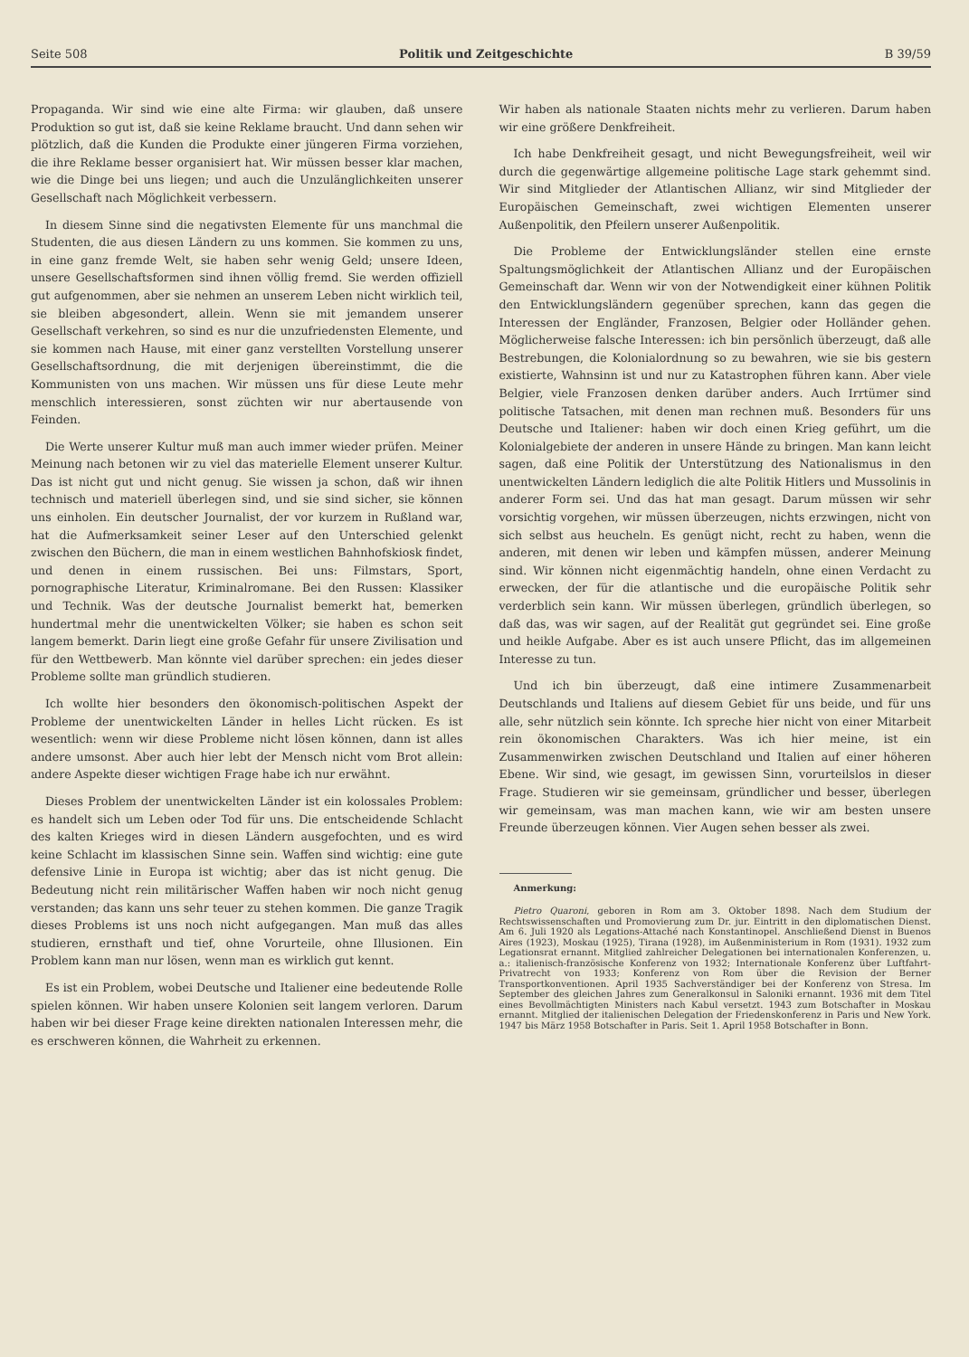Seite 508 Politik und Zeitgeschichte B 39/59
Propaganda. Wir sind wie eine alte Firma: wir glauben, daß unsere Produktion so gut ist, daß sie keine Reklame braucht. Und dann sehen wir plötzlich, daß die Kunden die Produkte einer jüngeren Firma vorziehen, die ihre Reklame besser organisiert hat. Wir müssen besser klar machen, wie die Dinge bei uns liegen; und auch die Unzulänglichkeiten unserer Gesellschaft nach Möglichkeit verbessern.
In diesem Sinne sind die negativsten Elemente für uns manchmal die Studenten, die aus diesen Ländern zu uns kommen. Sie kommen zu uns, in eine ganz fremde Welt, sie haben sehr wenig Geld; unsere Ideen, unsere Gesellschaftsformen sind ihnen völlig fremd. Sie werden offiziell gut aufgenommen, aber sie nehmen an unserem Leben nicht wirklich teil, sie bleiben abgesondert, allein. Wenn sie mit jemandem unserer Gesellschaft verkehren, so sind es nur die unzufriedensten Elemente, und sie kommen nach Hause, mit einer ganz verstellten Vorstellung unserer Gesellschaftsordnung, die mit derjenigen übereinstimmt, die die Kommunisten von uns machen. Wir müssen uns für diese Leute mehr menschlich interessieren, sonst züchten wir nur abertausende von Feinden.
Die Werte unserer Kultur muß man auch immer wieder prüfen. Meiner Meinung nach betonen wir zu viel das materielle Element unserer Kultur. Das ist nicht gut und nicht genug. Sie wissen ja schon, daß wir ihnen technisch und materiell überlegen sind, und sie sind sicher, sie können uns einholen. Ein deutscher Journalist, der vor kurzem in Rußland war, hat die Aufmerksamkeit seiner Leser auf den Unterschied gelenkt zwischen den Büchern, die man in einem westlichen Bahnhofskiosk findet, und denen in einem russischen. Bei uns: Filmstars, Sport, pornographische Literatur, Kriminalromane. Bei den Russen: Klassiker und Technik. Was der deutsche Journalist bemerkt hat, bemerken hundertmal mehr die unentwickelten Völker; sie haben es schon seit langem bemerkt. Darin liegt eine große Gefahr für unsere Zivilisation und für den Wettbewerb. Man könnte viel darüber sprechen: ein jedes dieser Probleme sollte man gründlich studieren.
Ich wollte hier besonders den ökonomisch-politischen Aspekt der Probleme der unentwickelten Länder in helles Licht rücken. Es ist wesentlich: wenn wir diese Probleme nicht lösen können, dann ist alles andere umsonst. Aber auch hier lebt der Mensch nicht vom Brot allein: andere Aspekte dieser wichtigen Frage habe ich nur erwähnt.
Dieses Problem der unentwickelten Länder ist ein kolossales Problem: es handelt sich um Leben oder Tod für uns. Die entscheidende Schlacht des kalten Krieges wird in diesen Ländern ausgefochten, und es wird keine Schlacht im klassischen Sinne sein. Waffen sind wichtig: eine gute defensive Linie in Europa ist wichtig; aber das ist nicht genug. Die Bedeutung nicht rein militärischer Waffen haben wir noch nicht genug verstanden; das kann uns sehr teuer zu stehen kommen. Die ganze Tragik dieses Problems ist uns noch nicht aufgegangen. Man muß das alles studieren, ernsthaft und tief, ohne Vorurteile, ohne Illusionen. Ein Problem kann man nur lösen, wenn man es wirklich gut kennt.
Es ist ein Problem, wobei Deutsche und Italiener eine bedeutende Rolle spielen können. Wir haben unsere Kolonien seit langem verloren. Darum haben wir bei dieser Frage keine direkten nationalen Interessen mehr, die es erschweren können, die Wahrheit zu erkennen.
Wir haben als nationale Staaten nichts mehr zu verlieren. Darum haben wir eine größere Denkfreiheit.
Ich habe Denkfreiheit gesagt, und nicht Bewegungsfreiheit, weil wir durch die gegenwärtige allgemeine politische Lage stark gehemmt sind. Wir sind Mitglieder der Atlantischen Allianz, wir sind Mitglieder der Europäischen Gemeinschaft, zwei wichtigen Elementen unserer Außenpolitik, den Pfeilern unserer Außenpolitik.
Die Probleme der Entwicklungsländer stellen eine ernste Spaltungsmöglichkeit der Atlantischen Allianz und der Europäischen Gemeinschaft dar. Wenn wir von der Notwendigkeit einer kühnen Politik den Entwicklungsländern gegenüber sprechen, kann das gegen die Interessen der Engländer, Franzosen, Belgier oder Holländer gehen. Möglicherweise falsche Interessen: ich bin persönlich überzeugt, daß alle Bestrebungen, die Kolonialordnung so zu bewahren, wie sie bis gestern existierte, Wahnsinn ist und nur zu Katastrophen führen kann. Aber viele Belgier, viele Franzosen denken darüber anders. Auch Irrtümer sind politische Tatsachen, mit denen man rechnen muß. Besonders für uns Deutsche und Italiener: haben wir doch einen Krieg geführt, um die Kolonialgebiete der anderen in unsere Hände zu bringen. Man kann leicht sagen, daß eine Politik der Unterstützung des Nationalismus in den unentwickelten Ländern lediglich die alte Politik Hitlers und Mussolinis in anderer Form sei. Und das hat man gesagt. Darum müssen wir sehr vorsichtig vorgehen, wir müssen überzeugen, nichts erzwingen, nicht von sich selbst aus heucheln. Es genügt nicht, recht zu haben, wenn die anderen, mit denen wir leben und kämpfen müssen, anderer Meinung sind. Wir können nicht eigenmächtig handeln, ohne einen Verdacht zu erwecken, der für die atlantische und die europäische Politik sehr verderblich sein kann. Wir müssen überlegen, gründlich überlegen, so daß das, was wir sagen, auf der Realität gut gegründet sei. Eine große und heikle Aufgabe. Aber es ist auch unsere Pflicht, das im allgemeinen Interesse zu tun.
Und ich bin überzeugt, daß eine intimere Zusammenarbeit Deutschlands und Italiens auf diesem Gebiet für uns beide, und für uns alle, sehr nützlich sein könnte. Ich spreche hier nicht von einer Mitarbeit rein ökonomischen Charakters. Was ich hier meine, ist ein Zusammenwirken zwischen Deutschland und Italien auf einer höheren Ebene. Wir sind, wie gesagt, im gewissen Sinn, vorurteilslos in dieser Frage. Studieren wir sie gemeinsam, gründlicher und besser, überlegen wir gemeinsam, was man machen kann, wie wir am besten unsere Freunde überzeugen können. Vier Augen sehen besser als zwei.
Anmerkung:
Pietro Quaroni, geboren in Rom am 3. Oktober 1898. Nach dem Studium der Rechtswissenschaften und Promovierung zum Dr. jur. Eintritt in den diplomatischen Dienst. Am 6. Juli 1920 als Legations-Attaché nach Konstantinopel. Anschließend Dienst in Buenos Aires (1923), Moskau (1925), Tirana (1928), im Außenministerium in Rom (1931). 1932 zum Legationsrat ernannt. Mitglied zahlreicher Delegationen bei internationalen Konferenzen, u. a.: italienisch-französische Konferenz von 1932; Internationale Konferenz über Luftfahrt-Privatrecht von 1933; Konferenz von Rom über die Revision der Berner Transportkonventionen. April 1935 Sachverständiger bei der Konferenz von Stresa. Im September des gleichen Jahres zum Generalkonsul in Saloniki ernannt. 1936 mit dem Titel eines Bevollmächtigten Ministers nach Kabul versetzt. 1943 zum Botschafter in Moskau ernannt. Mitglied der italienischen Delegation der Friedenskonferenz in Paris und New York. 1947 bis März 1958 Botschafter in Paris. Seit 1. April 1958 Botschafter in Bonn.